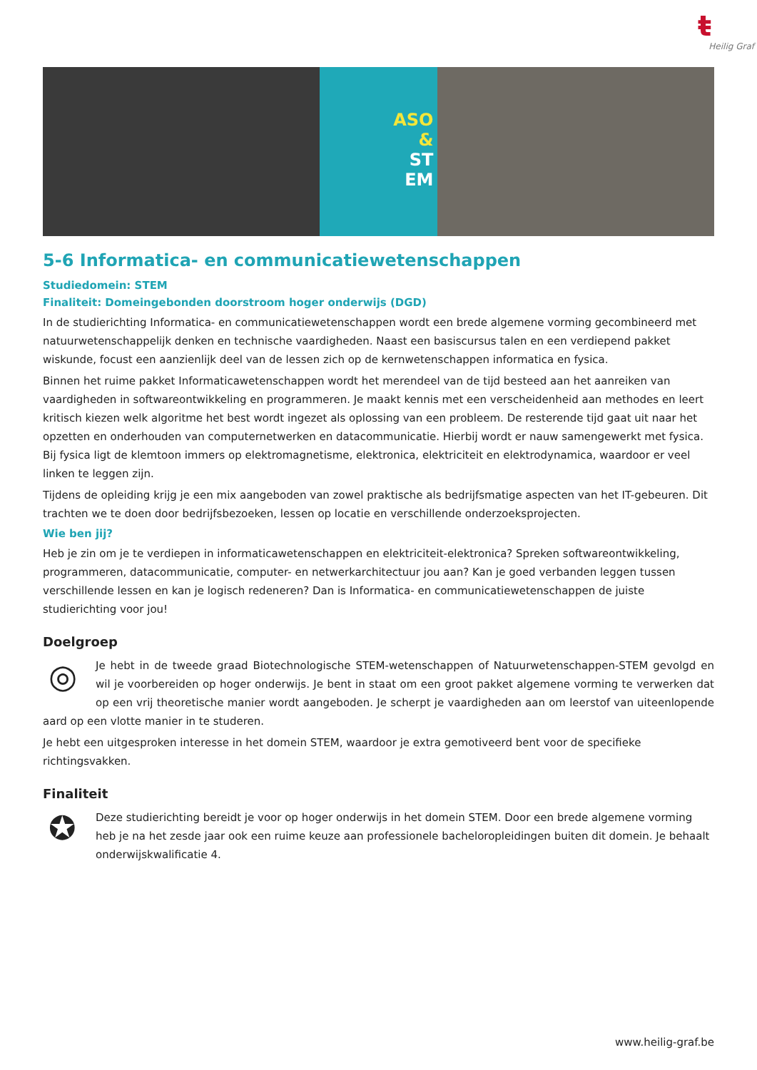ŧ
Heilig Graf
ASO
&
ST
EM
5-6 Informatica- en communicatiewetenschappen
Studiedomein: STEM
Finaliteit: Domeingebonden doorstroom hoger onderwijs (DGD)
In de studierichting Informatica- en communicatiewetenschappen wordt een brede algemene vorming gecombineerd met natuurwetenschappelijk denken en technische vaardigheden. Naast een basiscursus talen en een verdiepend pakket wiskunde, focust een aanzienlijk deel van de lessen zich op de kernwetenschappen informatica en fysica.
Binnen het ruime pakket Informaticawetenschappen wordt het merendeel van de tijd besteed aan het aanreiken van vaardigheden in softwareontwikkeling en programmeren. Je maakt kennis met een verscheidenheid aan methodes en leert kritisch kiezen welk algoritme het best wordt ingezet als oplossing van een probleem. De resterende tijd gaat uit naar het opzetten en onderhouden van computernetwerken en datacommunicatie. Hierbij wordt er nauw samengewerkt met fysica. Bij fysica ligt de klemtoon immers op elektromagnetisme, elektronica, elektriciteit en elektrodynamica, waardoor er veel linken te leggen zijn.
Tijdens de opleiding krijg je een mix aangeboden van zowel praktische als bedrijfsmatige aspecten van het IT-gebeuren. Dit trachten we te doen door bedrijfsbezoeken, lessen op locatie en verschillende onderzoeksprojecten.
Wie ben jij?
Heb je zin om je te verdiepen in informaticawetenschappen en elektriciteit-elektronica? Spreken softwareontwikkeling, programmeren, datacommunicatie, computer- en netwerkarchitectuur jou aan? Kan je goed verbanden leggen tussen verschillende lessen en kan je logisch redeneren? Dan is Informatica- en communicatiewetenschappen de juiste studierichting voor jou!
Doelgroep
◎
Je hebt in de tweede graad Biotechnologische STEM-wetenschappen of Natuurwetenschappen-STEM gevolgd en wil je voorbereiden op hoger onderwijs. Je bent in staat om een groot pakket algemene vorming te verwerken dat op een vrij theoretische manier wordt aangeboden. Je scherpt je vaardigheden aan om leerstof van uiteenlopende aard op een vlotte manier in te studeren.
Je hebt een uitgesproken interesse in het domein STEM, waardoor je extra gemotiveerd bent voor de specifieke richtingsvakken.
Finaliteit
✪
Deze studierichting bereidt je voor op hoger onderwijs in het domein STEM. Door een brede algemene vorming heb je na het zesde jaar ook een ruime keuze aan professionele bacheloropleidingen buiten dit domein. Je behaalt onderwijskwalificatie 4.
www.heilig-graf.be